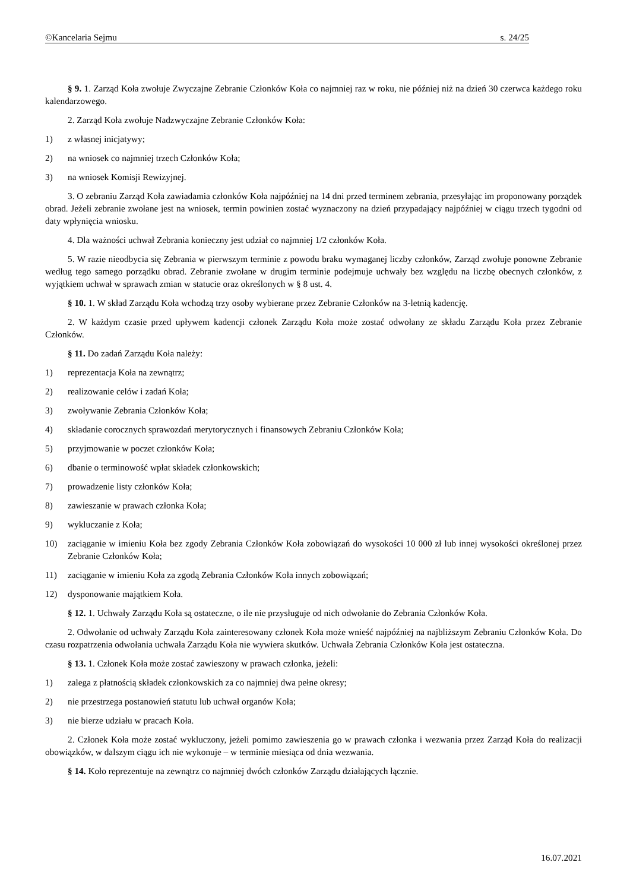©Kancelaria Sejmu s. 24/25
§ 9. 1. Zarząd Koła zwołuje Zwyczajne Zebranie Członków Koła co najmniej raz w roku, nie później niż na dzień 30 czerwca każdego roku kalendarzowego.
2. Zarząd Koła zwołuje Nadzwyczajne Zebranie Członków Koła:
1) z własnej inicjatywy;
2) na wniosek co najmniej trzech Członków Koła;
3) na wniosek Komisji Rewizyjnej.
3. O zebraniu Zarząd Koła zawiadamia członków Koła najpóźniej na 14 dni przed terminem zebrania, przesyłając im proponowany porządek obrad. Jeżeli zebranie zwołane jest na wniosek, termin powinien zostać wyznaczony na dzień przypadający najpóźniej w ciągu trzech tygodni od daty wpłynięcia wniosku.
4. Dla ważności uchwał Zebrania konieczny jest udział co najmniej 1/2 członków Koła.
5. W razie nieodbycia się Zebrania w pierwszym terminie z powodu braku wymaganej liczby członków, Zarząd zwołuje ponowne Zebranie według tego samego porządku obrad. Zebranie zwołane w drugim terminie podejmuje uchwały bez względu na liczbę obecnych członków, z wyjątkiem uchwał w sprawach zmian w statucie oraz określonych w § 8 ust. 4.
§ 10. 1. W skład Zarządu Koła wchodzą trzy osoby wybierane przez Zebranie Członków na 3-letnią kadencję.
2. W każdym czasie przed upływem kadencji członek Zarządu Koła może zostać odwołany ze składu Zarządu Koła przez Zebranie Członków.
§ 11. Do zadań Zarządu Koła należy:
1) reprezentacja Koła na zewnątrz;
2) realizowanie celów i zadań Koła;
3) zwoływanie Zebrania Członków Koła;
4) składanie corocznych sprawozdań merytorycznych i finansowych Zebraniu Członków Koła;
5) przyjmowanie w poczet członków Koła;
6) dbanie o terminowość wpłat składek członkowskich;
7) prowadzenie listy członków Koła;
8) zawieszanie w prawach członka Koła;
9) wykluczanie z Koła;
10) zaciąganie w imieniu Koła bez zgody Zebrania Członków Koła zobowiązań do wysokości 10 000 zł lub innej wysokości określonej przez Zebranie Członków Koła;
11) zaciąganie w imieniu Koła za zgodą Zebrania Członków Koła innych zobowiązań;
12) dysponowanie majątkiem Koła.
§ 12. 1. Uchwały Zarządu Koła są ostateczne, o ile nie przysługuje od nich odwołanie do Zebrania Członków Koła.
2. Odwołanie od uchwały Zarządu Koła zainteresowany członek Koła może wnieść najpóźniej na najbliższym Zebraniu Członków Koła. Do czasu rozpatrzenia odwołania uchwała Zarządu Koła nie wywiera skutków. Uchwała Zebrania Członków Koła jest ostateczna.
§ 13. 1. Członek Koła może zostać zawieszony w prawach członka, jeżeli:
1) zalega z płatnością składek członkowskich za co najmniej dwa pełne okresy;
2) nie przestrzega postanowień statutu lub uchwał organów Koła;
3) nie bierze udziału w pracach Koła.
2. Członek Koła może zostać wykluczony, jeżeli pomimo zawieszenia go w prawach członka i wezwania przez Zarząd Koła do realizacji obowiązków, w dalszym ciągu ich nie wykonuje – w terminie miesiąca od dnia wezwania.
§ 14. Koło reprezentuje na zewnątrz co najmniej dwóch członków Zarządu działających łącznie.
16.07.2021